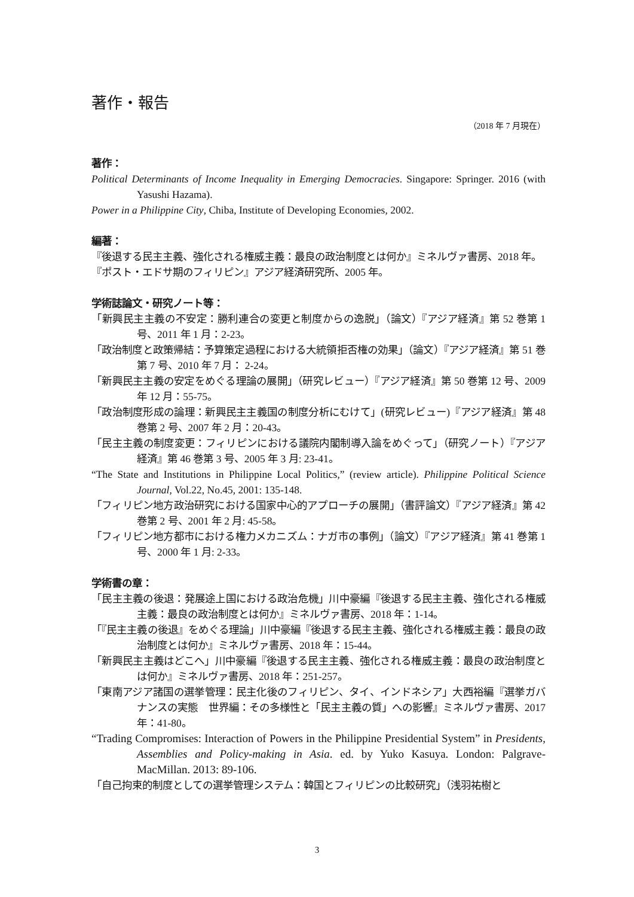著作・報告
（2018 年 7 月現在）
著作：
Political Determinants of Income Inequality in Emerging Democracies. Singapore: Springer. 2016 (with Yasushi Hazama).
Power in a Philippine City, Chiba, Institute of Developing Economies, 2002.
編著：
『後退する民主主義、強化される権威主義：最良の政治制度とは何か』ミネルヴァ書房、2018 年。
『ポスト・エドサ期のフィリピン』アジア経済研究所、2005 年。
学術誌論文・研究ノート等：
「新興民主主義の不安定：勝利連合の変更と制度からの逸脱」（論文）『アジア経済』第 52 巻第 1 号、2011 年 1 月：2-23。
「政治制度と政策帰結：予算策定過程における大統領拒否権の効果」（論文）『アジア経済』第 51 巻第 7 号、2010 年 7 月： 2-24。
「新興民主主義の安定をめぐる理論の展開」（研究レビュー）『アジア経済』第 50 巻第 12 号、2009 年 12 月：55-75。
「政治制度形成の論理：新興民主主義国の制度分析にむけて」(研究レビュー)『アジア経済』第 48 巻第 2 号、2007 年 2 月：20-43。
「民主主義の制度変更：フィリピンにおける議院内閣制導入論をめぐって」（研究ノート）『アジア経済』第 46 巻第 3 号、2005 年 3 月: 23-41。
“The State and Institutions in Philippine Local Politics,” (review article). Philippine Political Science Journal, Vol.22, No.45, 2001: 135-148.
「フィリピン地方政治研究における国家中心的アプローチの展開」（書評論文）『アジア経済』第 42 巻第 2 号、2001 年 2 月: 45-58。
「フィリピン地方都市における権力メカニズム：ナガ市の事例」（論文）『アジア経済』第 41 巻第 1 号、2000 年 1 月: 2-33。
学術書の章：
「民主主義の後退：発展途上国における政治危機」川中豪編『後退する民主主義、強化される権威主義：最良の政治制度とは何か』ミネルヴァ書房、2018 年：1-14。
「『民主主義の後退』をめぐる理論」川中豪編『後退する民主主義、強化される権威主義：最良の政治制度とは何か』ミネルヴァ書房、2018 年：15-44。
「新興民主主義はどこへ」川中豪編『後退する民主主義、強化される権威主義：最良の政治制度とは何か』ミネルヴァ書房、2018 年：251-257。
「東南アジア諸国の選挙管理：民主化後のフィリピン、タイ、インドネシア」大西裕編『選挙ガバナンスの実態　世界編：その多様性と「民主主義の質」への影響』ミネルヴァ書房、2017 年：41-80。
“Trading Compromises: Interaction of Powers in the Philippine Presidential System” in Presidents, Assemblies and Policy-making in Asia. ed. by Yuko Kasuya. London: Palgrave-MacMillan. 2013: 89-106.
「自己拘束的制度としての選挙管理システム：韓国とフィリピンの比較研究」（浅羽祐樹と
3